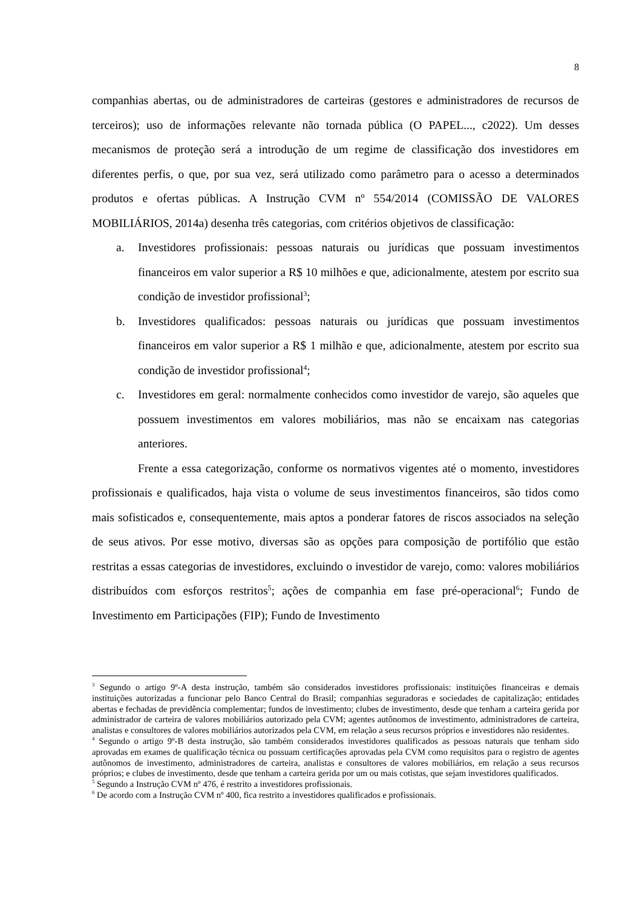8
companhias abertas, ou de administradores de carteiras (gestores e administradores de recursos de terceiros); uso de informações relevante não tornada pública (O PAPEL..., c2022). Um desses mecanismos de proteção será a introdução de um regime de classificação dos investidores em diferentes perfis, o que, por sua vez, será utilizado como parâmetro para o acesso a determinados produtos e ofertas públicas. A Instrução CVM nº 554/2014 (COMISSÃO DE VALORES MOBILIÁRIOS, 2014a) desenha três categorias, com critérios objetivos de classificação:
a. Investidores profissionais: pessoas naturais ou jurídicas que possuam investimentos financeiros em valor superior a R$ 10 milhões e que, adicionalmente, atestem por escrito sua condição de investidor profissional<sup>3</sup>;
b. Investidores qualificados: pessoas naturais ou jurídicas que possuam investimentos financeiros em valor superior a R$ 1 milhão e que, adicionalmente, atestem por escrito sua condição de investidor profissional<sup>4</sup>;
c. Investidores em geral: normalmente conhecidos como investidor de varejo, são aqueles que possuem investimentos em valores mobiliários, mas não se encaixam nas categorias anteriores.
Frente a essa categorização, conforme os normativos vigentes até o momento, investidores profissionais e qualificados, haja vista o volume de seus investimentos financeiros, são tidos como mais sofisticados e, consequentemente, mais aptos a ponderar fatores de riscos associados na seleção de seus ativos. Por esse motivo, diversas são as opções para composição de portifólio que estão restritas a essas categorias de investidores, excluindo o investidor de varejo, como: valores mobiliários distribuídos com esforços restritos<sup>5</sup>; ações de companhia em fase pré-operacional<sup>6</sup>; Fundo de Investimento em Participações (FIP); Fundo de Investimento
<sup>3</sup> Segundo o artigo 9º-A desta instrução, também são considerados investidores profissionais: instituições financeiras e demais instituições autorizadas a funcionar pelo Banco Central do Brasil; companhias seguradoras e sociedades de capitalização; entidades abertas e fechadas de previdência complementar; fundos de investimento; clubes de investimento, desde que tenham a carteira gerida por administrador de carteira de valores mobiliários autorizado pela CVM; agentes autônomos de investimento, administradores de carteira, analistas e consultores de valores mobiliários autorizados pela CVM, em relação a seus recursos próprios e investidores não residentes.
<sup>4</sup> Segundo o artigo 9º-B desta instrução, são também considerados investidores qualificados as pessoas naturais que tenham sido aprovadas em exames de qualificação técnica ou possuam certificações aprovadas pela CVM como requisitos para o registro de agentes autônomos de investimento, administradores de carteira, analistas e consultores de valores mobiliários, em relação a seus recursos próprios; e clubes de investimento, desde que tenham a carteira gerida por um ou mais cotistas, que sejam investidores qualificados.
<sup>5</sup> Segundo a Instrução CVM nº 476, é restrito a investidores profissionais.
<sup>6</sup> De acordo com a Instrução CVM nº 400, fica restrito a investidores qualificados e profissionais.